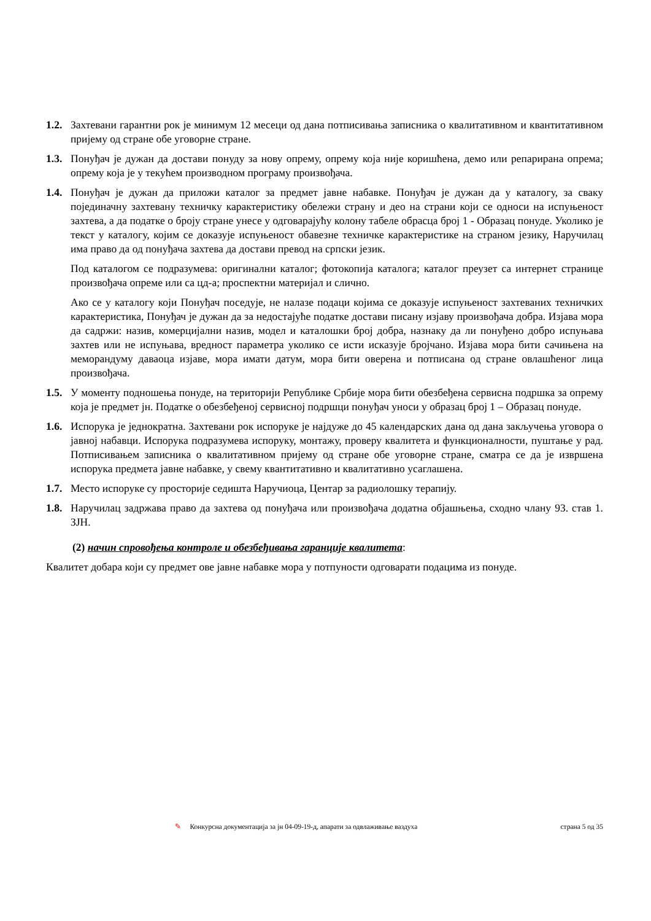1.2.
Захтевани гарантни рок је минимум 12 месеци од дана потписивања записника о квалитативном и квантитативном пријему од стране обе уговорне стране.
1.3.
Понуђач је дужан да достави понуду за нову опрему, опрему која није коришћена, демо или репарирана опрема; опрему која је у текућем производном програму произвођача.
1.4.
Понуђач је дужан да приложи каталог за предмет јавне набавке. Понуђач је дужан да у каталогу, за сваку појединачну захтевану техничку карактеристику обележи страну и део на страни који се односи на испуњеност захтева, а да податке о броју стране унесе у одговарајућу колону табеле обрасца број 1 - Образац понуде. Уколико је текст у каталогу, којим се доказује испуњеност обавезне техничке карактеристике на страном језику, Наручилац има право да од понуђача захтева да достави превод на српски језик.
Под каталогом се подразумева: оригинални каталог; фотокопија каталога; каталог преузет са интернет странице произвођача опреме или са цд-а; проспектни материјал и слично.
Ако се у каталогу који Понуђач поседује, не налазе подаци којима се доказује испуњеност захтеваних техничких карактеристика, Понуђач је дужан да за недостајуће податке достави писану изјаву произвођача добра. Изјава мора да садржи: назив, комерцијални назив, модел и каталошки број добра, назнаку да ли понуђено добро испуњава захтев или не испуњава, вредност параметра уколико се исти исказује бројчано. Изјава мора бити сачињена на меморандуму даваоца изјаве, мора имати датум, мора бити оверена и потписана од стране овлашћеног лица произвођача.
1.5.
У моменту подношења понуде, на територији Републике Србије мора бити обезбеђена сервисна подршка за опрему која је предмет јн. Податке о обезбеђеној сервисној подршци понуђач уноси у образац број 1 – Образац понуде.
1.6.
Испорука је једнократна. Захтевани рок испоруке је најдуже до 45 календарских дана од дана закључења уговора о јавној набавци. Испорука подразумева испоруку, монтажу, проверу квалитета и функционалности, пуштање у рад. Потписивањем записника о квалитативном пријему од стране обе уговорне стране, сматра се да је извршена испорука предмета јавне набавке, у свему квантитативно и квалитативно усаглашена.
1.7.
Место испоруке су просторије седишта Наручиоца, Центар за радиолошку терапију.
1.8.
Наручилац задржава право да захтева од понуђача или произвођача додатна објашњења, сходно члану 93. став 1. ЗЈН.
(2) начин спровођења контроле и обезбеђивања гаранције квалитета:
Квалитет добара који су предмет ове јавне набавке мора у потпуности одговарати подацима из понуде.
✎ Конкурсна документација за јн 04-09-19-д, апарати за одвлаживање ваздуха страна 5 од 35